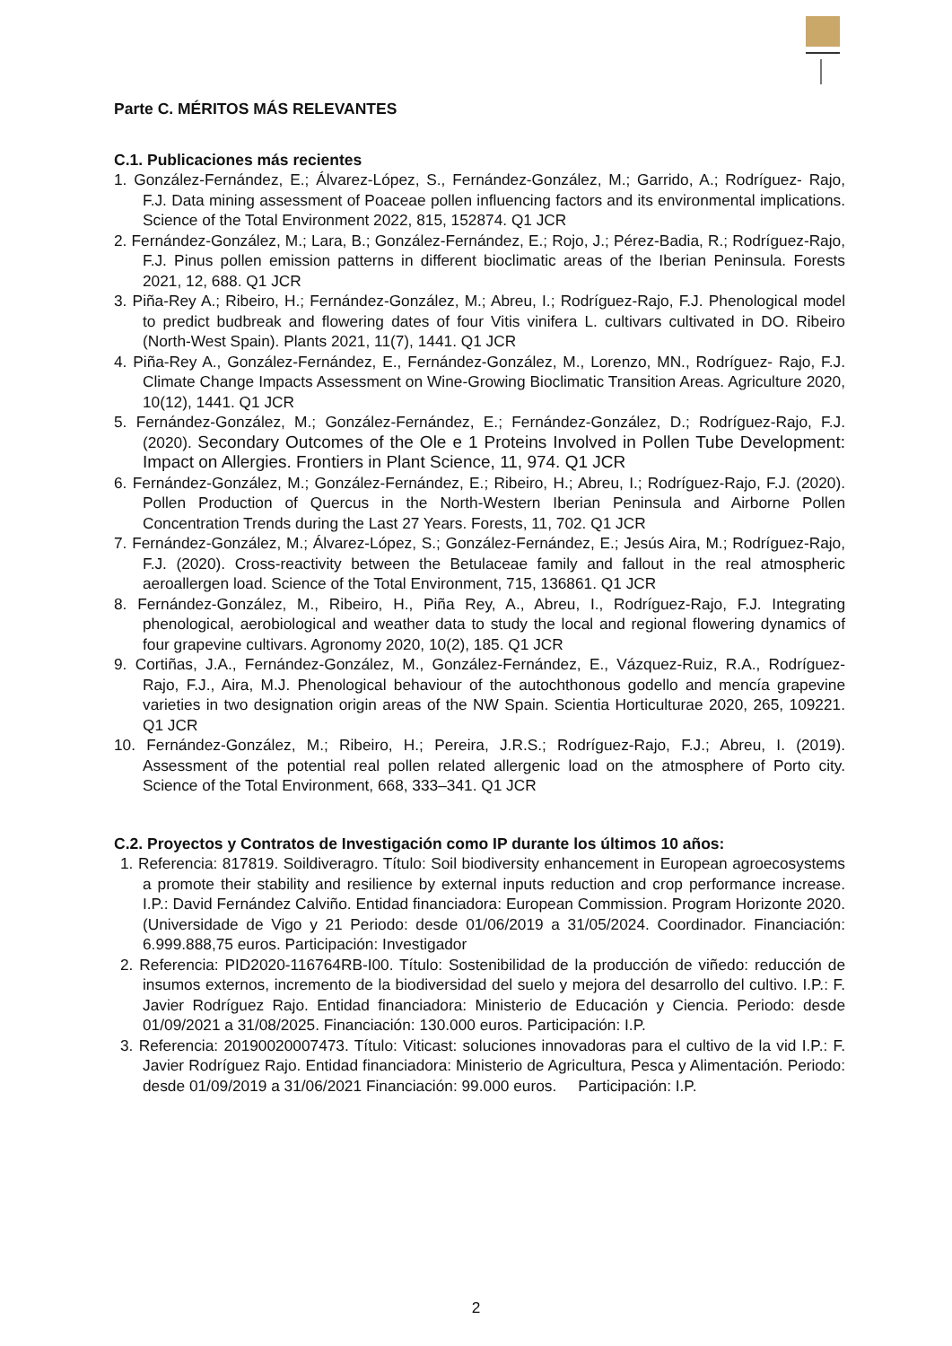Parte C. MÉRITOS MÁS RELEVANTES
C.1. Publicaciones más recientes
1. González-Fernández, E.; Álvarez-López, S., Fernández-González, M.; Garrido, A.; Rodríguez- Rajo, F.J. Data mining assessment of Poaceae pollen influencing factors and its environmental implications. Science of the Total Environment 2022, 815, 152874. Q1 JCR
2. Fernández-González, M.; Lara, B.; González-Fernández, E.; Rojo, J.; Pérez-Badia, R.; Rodríguez-Rajo, F.J. Pinus pollen emission patterns in different bioclimatic areas of the Iberian Peninsula. Forests 2021, 12, 688. Q1 JCR
3. Piña-Rey A.; Ribeiro, H.; Fernández-González, M.; Abreu, I.; Rodríguez-Rajo, F.J. Phenological model to predict budbreak and flowering dates of four Vitis vinifera L. cultivars cultivated in DO. Ribeiro (North-West Spain). Plants 2021, 11(7), 1441. Q1 JCR
4. Piña-Rey A., González-Fernández, E., Fernández-González, M., Lorenzo, MN., Rodríguez- Rajo, F.J. Climate Change Impacts Assessment on Wine-Growing Bioclimatic Transition Areas. Agriculture 2020, 10(12), 1441. Q1 JCR
5. Fernández-González, M.; González-Fernández, E.; Fernández-González, D.; Rodríguez-Rajo, F.J. (2020). Secondary Outcomes of the Ole e 1 Proteins Involved in Pollen Tube Development: Impact on Allergies. Frontiers in Plant Science, 11, 974. Q1 JCR
6. Fernández-González, M.; González-Fernández, E.; Ribeiro, H.; Abreu, I.; Rodríguez-Rajo, F.J. (2020). Pollen Production of Quercus in the North-Western Iberian Peninsula and Airborne Pollen Concentration Trends during the Last 27 Years. Forests, 11, 702. Q1 JCR
7. Fernández-González, M.; Álvarez-López, S.; González-Fernández, E.; Jesús Aira, M.; Rodríguez-Rajo, F.J. (2020). Cross-reactivity between the Betulaceae family and fallout in the real atmospheric aeroallergen load. Science of the Total Environment, 715, 136861. Q1 JCR
8. Fernández-González, M., Ribeiro, H., Piña Rey, A., Abreu, I., Rodríguez-Rajo, F.J. Integrating phenological, aerobiological and weather data to study the local and regional flowering dynamics of four grapevine cultivars. Agronomy 2020, 10(2), 185. Q1 JCR
9. Cortiñas, J.A., Fernández-González, M., González-Fernández, E., Vázquez-Ruiz, R.A., Rodríguez-Rajo, F.J., Aira, M.J. Phenological behaviour of the autochthonous godello and mencía grapevine varieties in two designation origin areas of the NW Spain. Scientia Horticulturae 2020, 265, 109221. Q1 JCR
10. Fernández-González, M.; Ribeiro, H.; Pereira, J.R.S.; Rodríguez-Rajo, F.J.; Abreu, I. (2019). Assessment of the potential real pollen related allergenic load on the atmosphere of Porto city. Science of the Total Environment, 668, 333–341. Q1 JCR
C.2. Proyectos y Contratos de Investigación como IP durante los últimos 10 años:
1. Referencia: 817819. Soildiveragro. Título: Soil biodiversity enhancement in European agroecosystems a promote their stability and resilience by external inputs reduction and crop performance increase. I.P.: David Fernández Calviño. Entidad financiadora: European Commission. Program Horizonte 2020. (Universidade de Vigo y 21 Periodo: desde 01/06/2019 a 31/05/2024. Coordinador. Financiación: 6.999.888,75 euros. Participación: Investigador
2. Referencia: PID2020-116764RB-I00. Título: Sostenibilidad de la producción de viñedo: reducción de insumos externos, incremento de la biodiversidad del suelo y mejora del desarrollo del cultivo. I.P.: F. Javier Rodríguez Rajo. Entidad financiadora: Ministerio de Educación y Ciencia. Periodo: desde 01/09/2021 a 31/08/2025. Financiación: 130.000 euros. Participación: I.P.
3. Referencia: 20190020007473. Título: Viticast: soluciones innovadoras para el cultivo de la vid I.P.: F. Javier Rodríguez Rajo. Entidad financiadora: Ministerio de Agricultura, Pesca y Alimentación. Periodo: desde 01/09/2019 a 31/06/2021 Financiación: 99.000 euros. Participación: I.P.
2